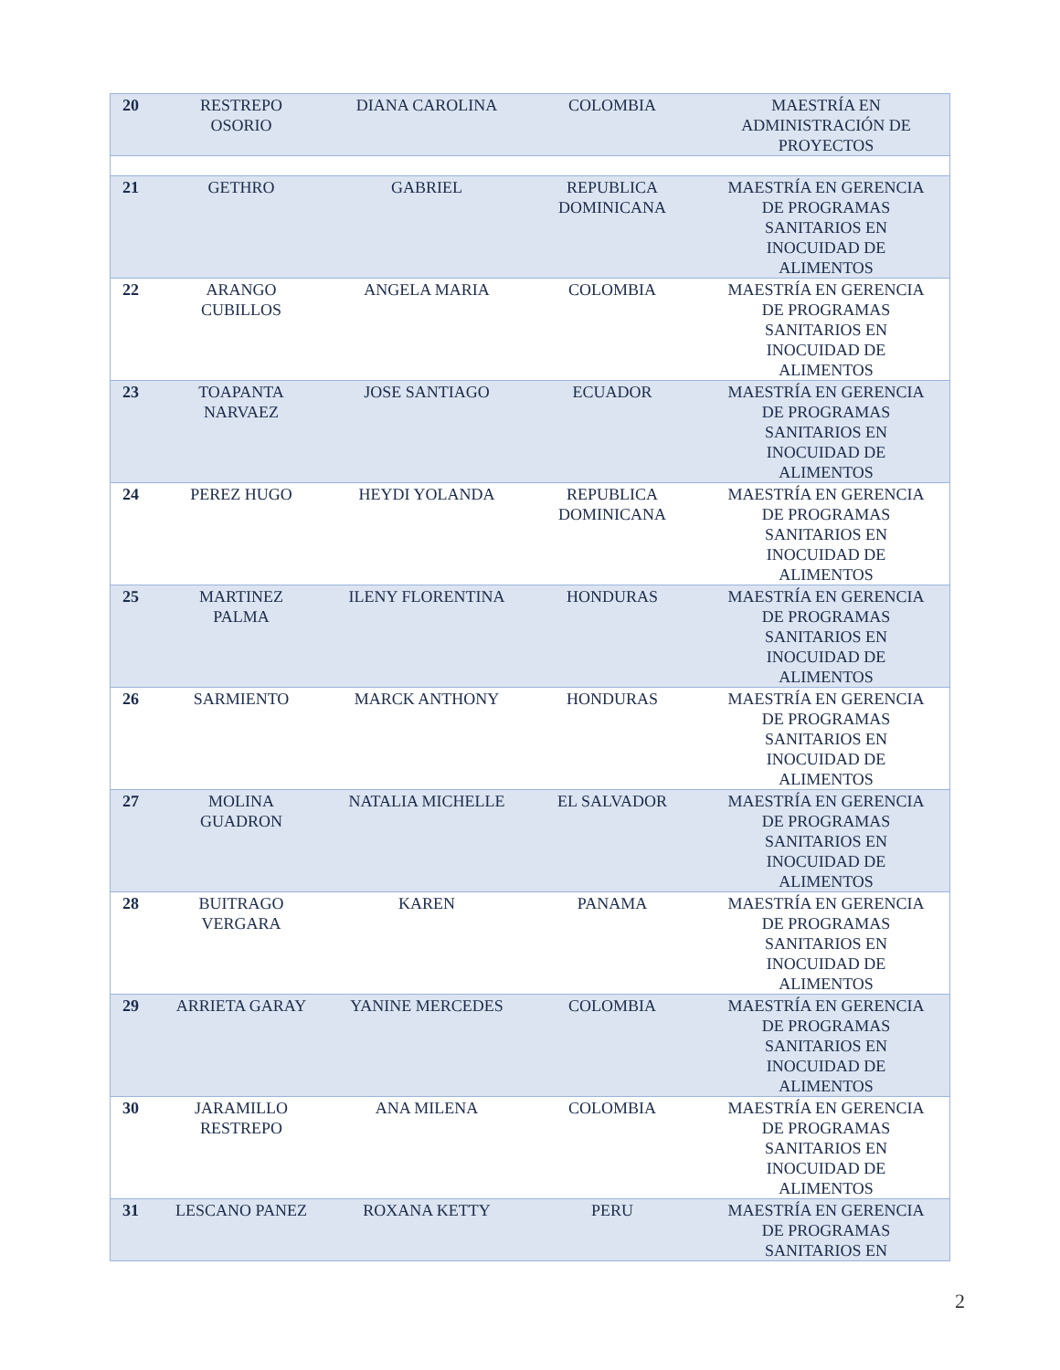| 20 | RESTREPO OSORIO | DIANA CAROLINA | COLOMBIA | MAESTRÍA EN ADMINISTRACIÓN DE PROYECTOS |
| 21 | GETHRO | GABRIEL | REPUBLICA DOMINICANA | MAESTRÍA EN GERENCIA DE PROGRAMAS SANITARIOS EN INOCUIDAD DE ALIMENTOS |
| 22 | ARANGO CUBILLOS | ANGELA MARIA | COLOMBIA | MAESTRÍA EN GERENCIA DE PROGRAMAS SANITARIOS EN INOCUIDAD DE ALIMENTOS |
| 23 | TOAPANTA NARVAEZ | JOSE SANTIAGO | ECUADOR | MAESTRÍA EN GERENCIA DE PROGRAMAS SANITARIOS EN INOCUIDAD DE ALIMENTOS |
| 24 | PEREZ HUGO | HEYDI YOLANDA | REPUBLICA DOMINICANA | MAESTRÍA EN GERENCIA DE PROGRAMAS SANITARIOS EN INOCUIDAD DE ALIMENTOS |
| 25 | MARTINEZ PALMA | ILENY FLORENTINA | HONDURAS | MAESTRÍA EN GERENCIA DE PROGRAMAS SANITARIOS EN INOCUIDAD DE ALIMENTOS |
| 26 | SARMIENTO | MARCK ANTHONY | HONDURAS | MAESTRÍA EN GERENCIA DE PROGRAMAS SANITARIOS EN INOCUIDAD DE ALIMENTOS |
| 27 | MOLINA GUADRON | NATALIA MICHELLE | EL SALVADOR | MAESTRÍA EN GERENCIA DE PROGRAMAS SANITARIOS EN INOCUIDAD DE ALIMENTOS |
| 28 | BUITRAGO VERGARA | KAREN | PANAMA | MAESTRÍA EN GERENCIA DE PROGRAMAS SANITARIOS EN INOCUIDAD DE ALIMENTOS |
| 29 | ARRIETA GARAY | YANINE MERCEDES | COLOMBIA | MAESTRÍA EN GERENCIA DE PROGRAMAS SANITARIOS EN INOCUIDAD DE ALIMENTOS |
| 30 | JARAMILLO RESTREPO | ANA MILENA | COLOMBIA | MAESTRÍA EN GERENCIA DE PROGRAMAS SANITARIOS EN INOCUIDAD DE ALIMENTOS |
| 31 | LESCANO PANEZ | ROXANA KETTY | PERU | MAESTRÍA EN GERENCIA DE PROGRAMAS SANITARIOS EN |
2